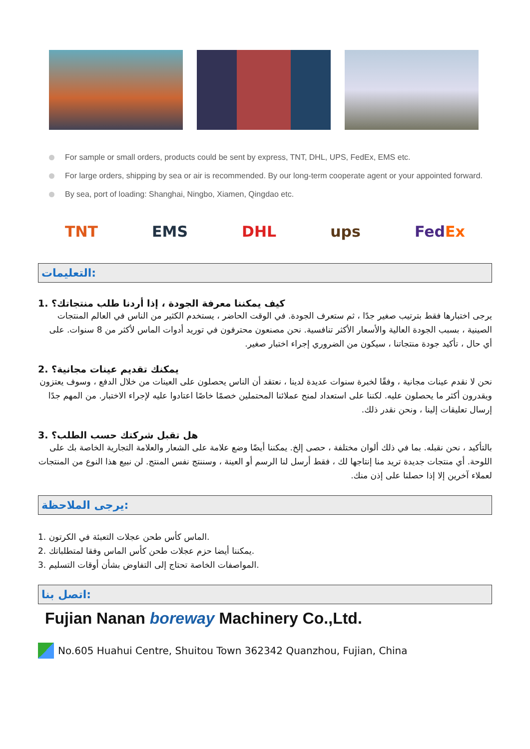For sample or small orders, products could be sent by express, TNT, DHL, UPS, FedEx, EMS etc.
For large orders, shipping by sea or air is recommended. By our long-term cooperate agent or your appointed forward.
By sea, port of loading: Shanghai, Ningbo, Xiamen, Qingdao etc.
TNT EMS DHL ups FedEx
التعليمات:
1. كيف يمكننا معرفة الجودة ، إذا أردنا طلب منتجاتك؟
يرجى اختبارها فقط بترتيب صغير جدًا ، ثم ستعرف الجودة. في الوقت الحاضر ، يستخدم الكثير من الناس في العالم المنتجات الصينية ، بسبب الجودة العالية والأسعار الأكثر تنافسية. نحن مصنعون محترفون في توريد أدوات الماس لأكثر من 8 سنوات. على أي حال ، تأكيد جودة منتجاتنا ، سيكون من الضروري إجراء اختبار صغير.
2. يمكنك تقديم عينات مجانية؟
نحن لا نقدم عينات مجانية ، وفقًا لخبرة سنوات عديدة لدينا ، نعتقد أن الناس يحصلون على العينات من خلال الدفع ، وسوف يعتزون ويقدرون أكثر ما يحصلون عليه. لكننا على استعداد لمنح عملائنا المحتملين خصمًا خاصًا اعتادوا عليه لإجراء الاختبار. من المهم جدًا إرسال تعليقات إلينا ، ونحن نقدر ذلك.
3. هل تقبل شركتك حسب الطلب؟
بالتأكيد ، نحن نقبله. بما في ذلك ألوان مختلفة ، حصى إلخ. يمكننا أيضًا وضع علامة على الشعار والعلامة التجارية الخاصة بك على اللوحة. أي منتجات جديدة تريد منا إنتاجها لك ، فقط أرسل لنا الرسم أو العينة ، وسننتج نفس المنتج. لن نبيع هذا النوع من المنتجات لعملاء آخرين إلا إذا حصلنا على إذن منك.
يرجى الملاحظة:
1. الماس كأس طحن عجلات التعبئة في الكرتون.
2. يمكننا أيضا حزم عجلات طحن كأس الماس وفقا لمتطلباتك.
3. المواصفات الخاصة تحتاج إلى التفاوض بشأن أوقات التسليم.
اتصل بنا:
Fujian Nanan boreway Machinery Co.,Ltd.
No.605 Huahui Centre, Shuitou Town 362342 Quanzhou, Fujian, China